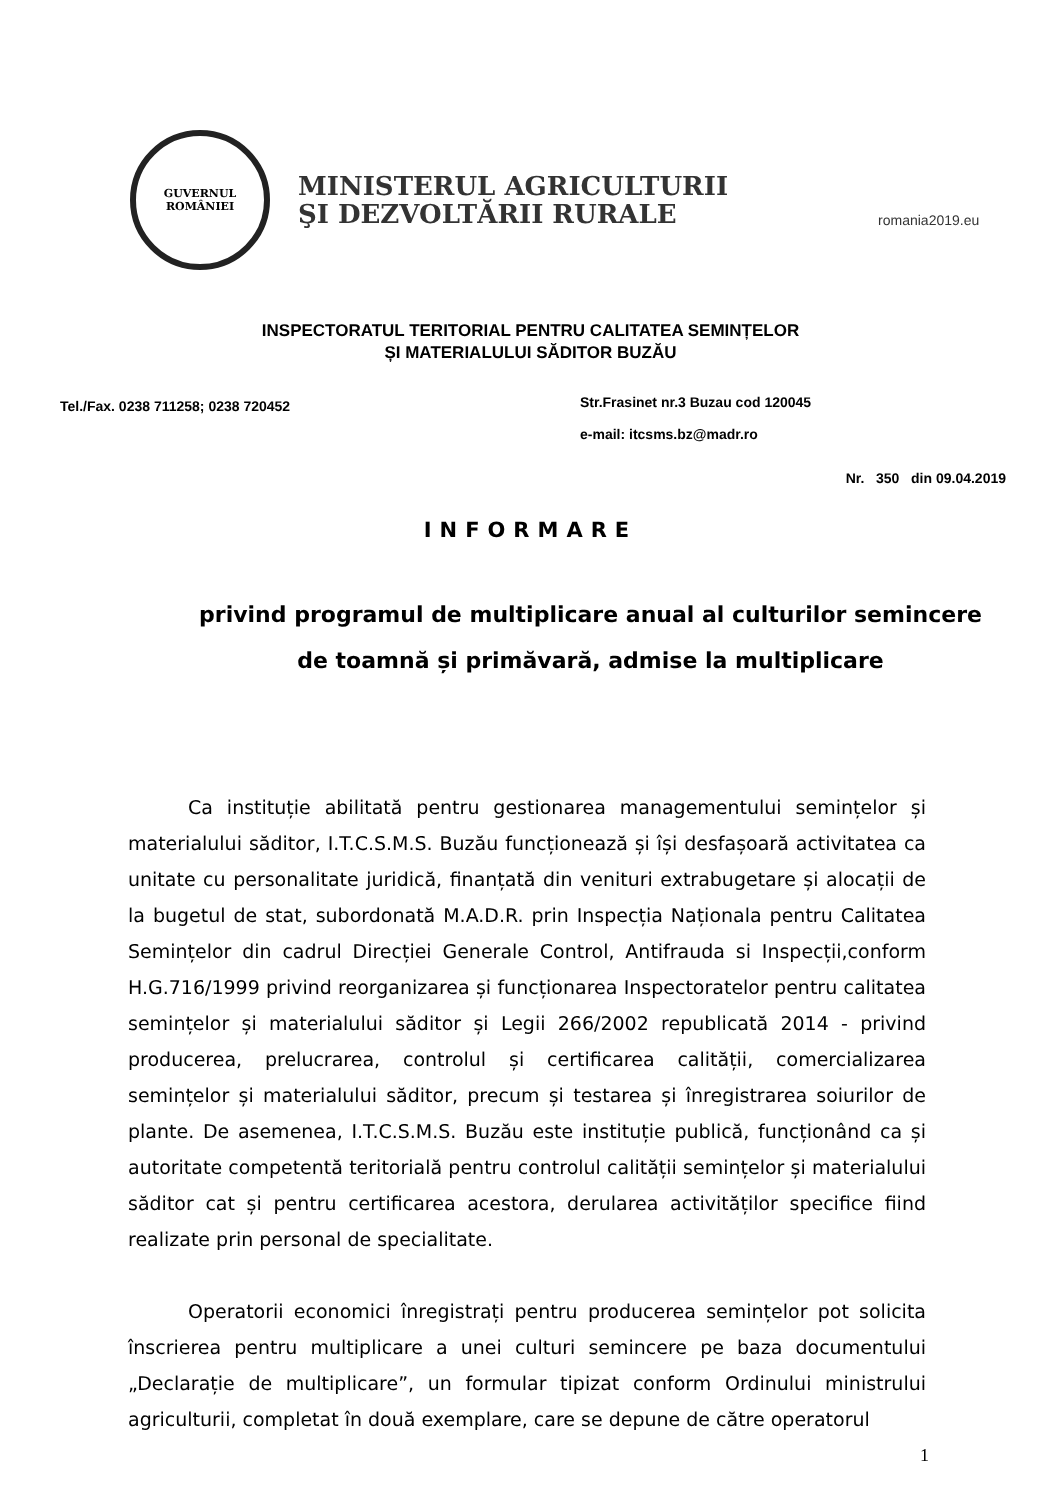GUVERNUL
ROMÂNIEI
MINISTERUL AGRICULTURII
ŞI DEZVOLTĂRII RURALE
romania2019.eu
INSPECTORATUL TERITORIAL PENTRU CALITATEA SEMINȚELOR
ȘI MATERIALULUI SĂDITOR BUZĂU
Tel./Fax. 0238 711258; 0238 720452
Str.Frasinet nr.3 Buzau cod 120045
e-mail: itcsms.bz@madr.ro
Nr. 350 din 09.04.2019
INFORMARE
privind programul de multiplicare anual al culturilor semincere de toamnă și primăvară, admise la multiplicare
Ca instituție abilitată pentru gestionarea managementului semințelor și materialului săditor, I.T.C.S.M.S. Buzău funcționează și își desfașoară activitatea ca unitate cu personalitate juridică, finanțată din venituri extrabugetare și alocații de la bugetul de stat, subordonată M.A.D.R. prin Inspecția Naționala pentru Calitatea Semințelor din cadrul Direcției Generale Control, Antifrauda si Inspecții,conform H.G.716/1999 privind reorganizarea și funcționarea Inspectoratelor pentru calitatea semințelor și materialului săditor și Legii 266/2002 republicată 2014 - privind producerea, prelucrarea, controlul și certificarea calității, comercializarea semințelor și materialului săditor, precum și testarea și înregistrarea soiurilor de plante. De asemenea, I.T.C.S.M.S. Buzău este instituție publică, funcționând ca și autoritate competentă teritorială pentru controlul calității semințelor și materialului săditor cat și pentru certificarea acestora, derularea activităților specifice fiind realizate prin personal de specialitate.
Operatorii economici înregistrați pentru producerea semințelor pot solicita înscrierea pentru multiplicare a unei culturi semincere pe baza documentului „Declarație de multiplicare”, un formular tipizat conform Ordinului ministrului agriculturii, completat în două exemplare, care se depune de către operatorul
1